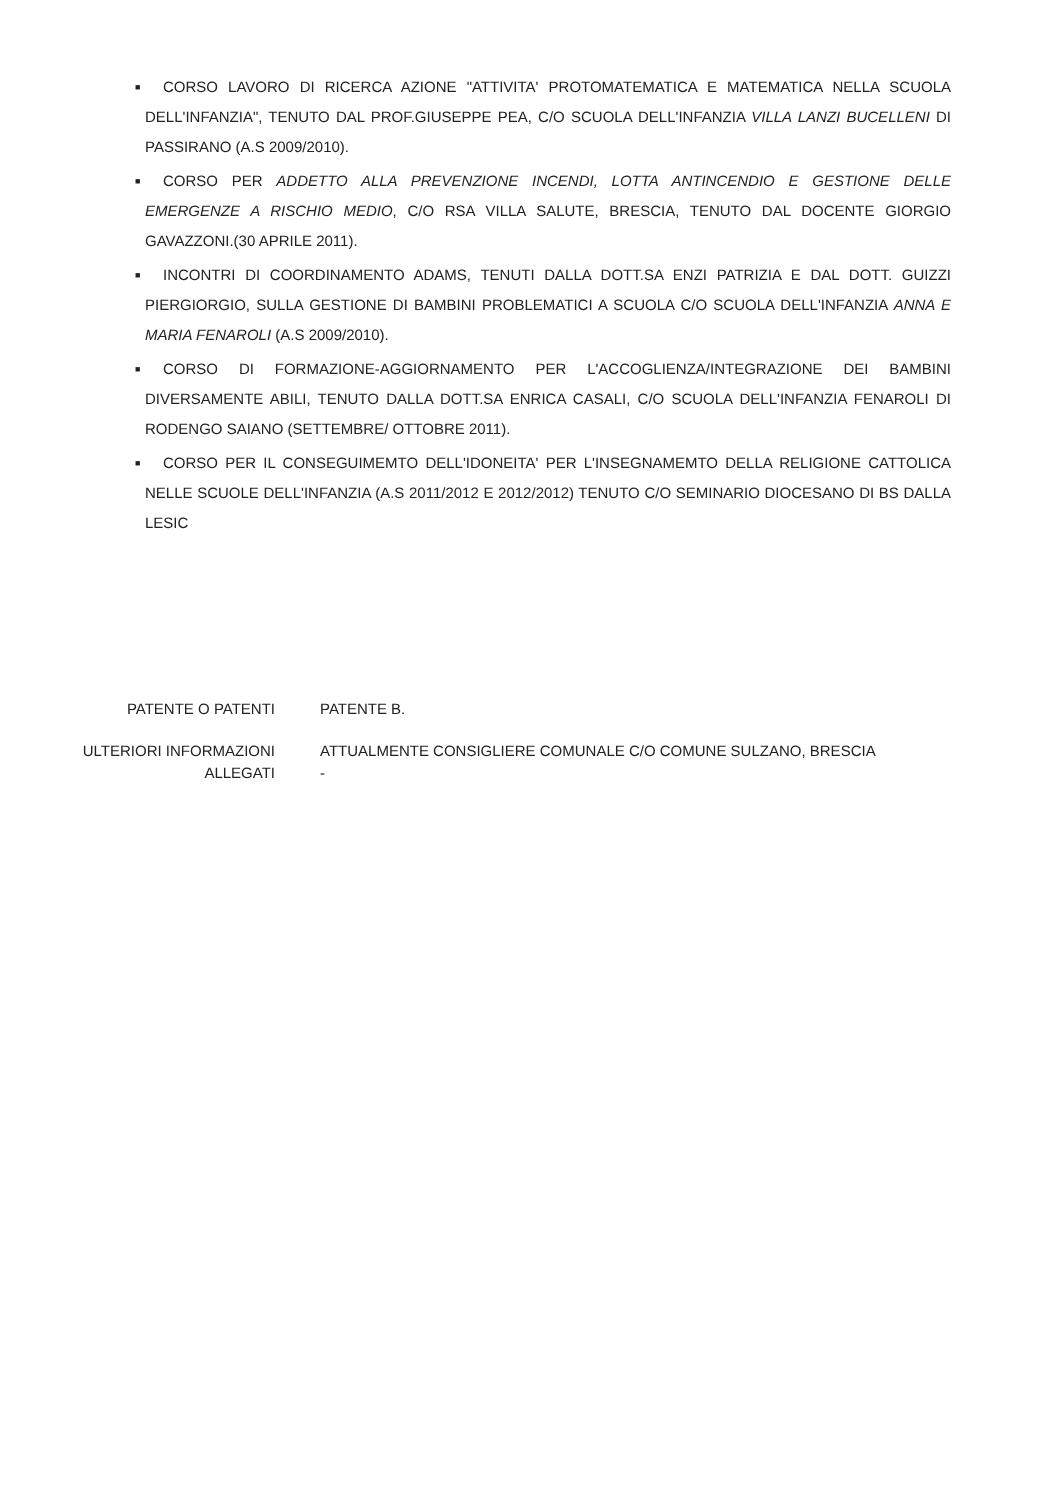■
CORSO LAVORO DI RICERCA AZIONE "ATTIVITA' PROTOMATEMATICA E MATEMATICA NELLA SCUOLA DELL'INFANZIA", TENUTO DAL PROF.GIUSEPPE PEA, C/O SCUOLA DELL'INFANZIA VILLA LANZI BUCELLENI DI PASSIRANO (A.S 2009/2010).
■
CORSO PER ADDETTO ALLA PREVENZIONE INCENDI, LOTTA ANTINCENDIO E GESTIONE DELLE EMERGENZE A RISCHIO MEDIO, C/O RSA VILLA SALUTE, BRESCIA, TENUTO DAL DOCENTE GIORGIO GAVAZZONI.(30 APRILE 2011).
■
INCONTRI DI COORDINAMENTO ADAMS, TENUTI DALLA DOTT.SA ENZI PATRIZIA E DAL DOTT. GUIZZI PIERGIORGIO, SULLA GESTIONE DI BAMBINI PROBLEMATICI A SCUOLA C/O SCUOLA DELL'INFANZIA ANNA E MARIA FENAROLI (A.S 2009/2010).
■
CORSO DI FORMAZIONE-AGGIORNAMENTO PER L'ACCOGLIENZA/INTEGRAZIONE DEI BAMBINI DIVERSAMENTE ABILI, TENUTO DALLA DOTT.SA ENRICA CASALI, C/O SCUOLA DELL'INFANZIA FENAROLI DI RODENGO SAIANO (SETTEMBRE/ OTTOBRE 2011).
■
CORSO PER IL CONSEGUIMEMTO DELL'IDONEITA' PER L'INSEGNAMEMTO DELLA RELIGIONE CATTOLICA NELLE SCUOLE DELL'INFANZIA (A.S 2011/2012 E 2012/2012) TENUTO C/O SEMINARIO DIOCESANO DI BS DALLA LESIC
PATENTE O PATENTI
PATENTE B.
ULTERIORI INFORMAZIONI
ATTUALMENTE CONSIGLIERE COMUNALE C/O COMUNE SULZANO, BRESCIA
ALLEGATI
-